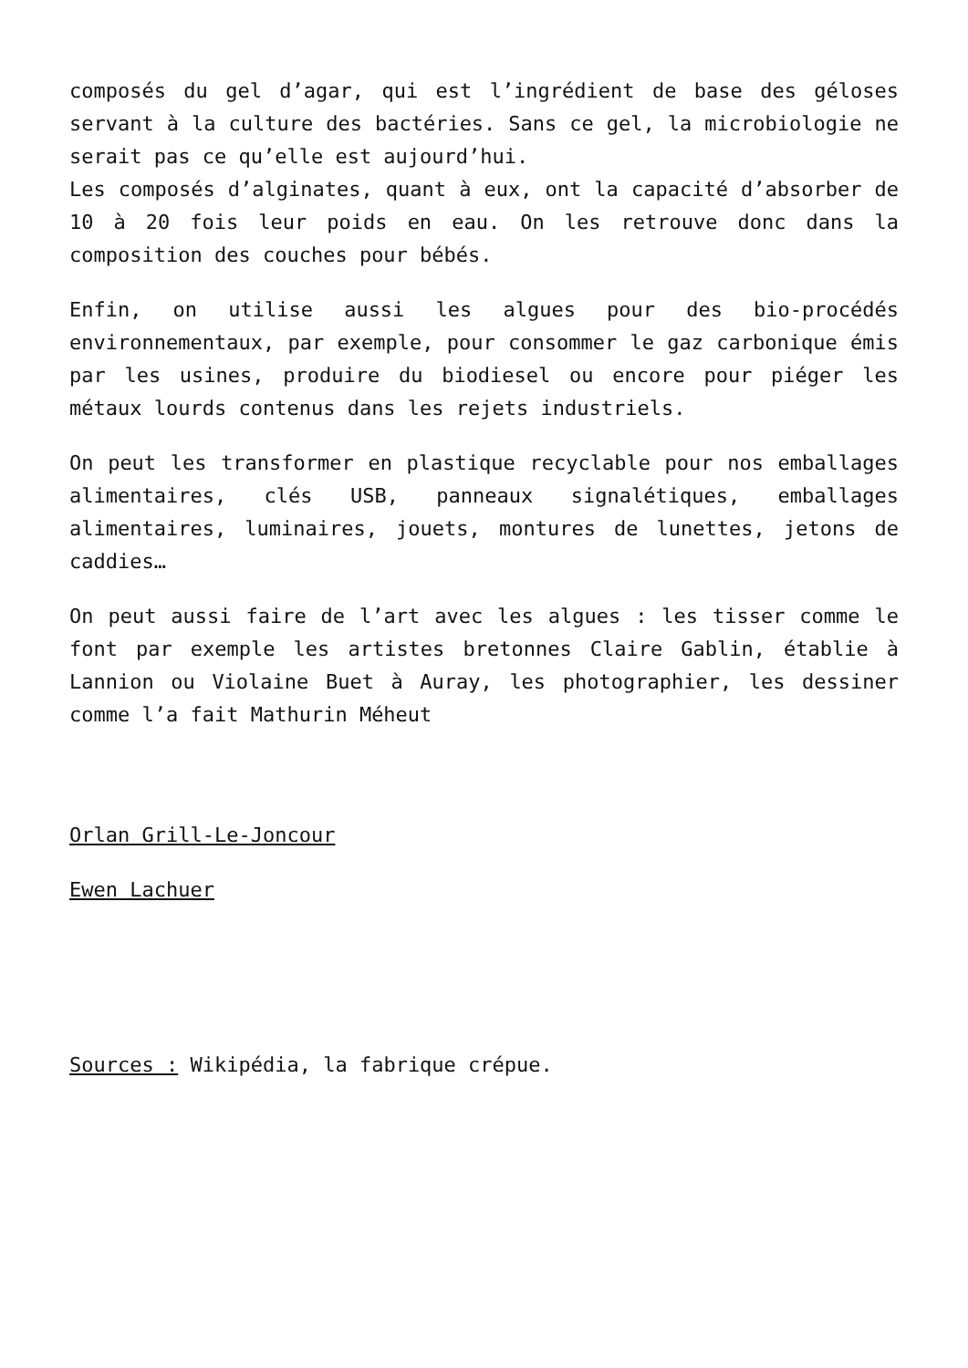composés du gel d’agar, qui est l’ingrédient de base des géloses servant à la culture des bactéries. Sans ce gel, la microbiologie ne serait pas ce qu’elle est aujourd’hui.
Les composés d’alginates, quant à eux, ont la capacité d’absorber de 10 à 20 fois leur poids en eau. On les retrouve donc dans la composition des couches pour bébés.
Enfin, on utilise aussi les algues pour des bio-procédés environnementaux, par exemple, pour consommer le gaz carbonique émis par les usines, produire du biodiesel ou encore pour piéger les métaux lourds contenus dans les rejets industriels.
On peut les transformer en plastique recyclable pour nos emballages alimentaires, clés USB, panneaux signalétiques, emballages alimentaires, luminaires, jouets, montures de lunettes, jetons de caddies…
On peut aussi faire de l’art avec les algues : les tisser comme le font par exemple les artistes bretonnes Claire Gablin, établie à Lannion ou Violaine Buet à Auray, les photographier, les dessiner comme l’a fait Mathurin Méheut
Orlan Grill-Le-Joncour
Ewen Lachuer
Sources : Wikipédia, la fabrique crépue.